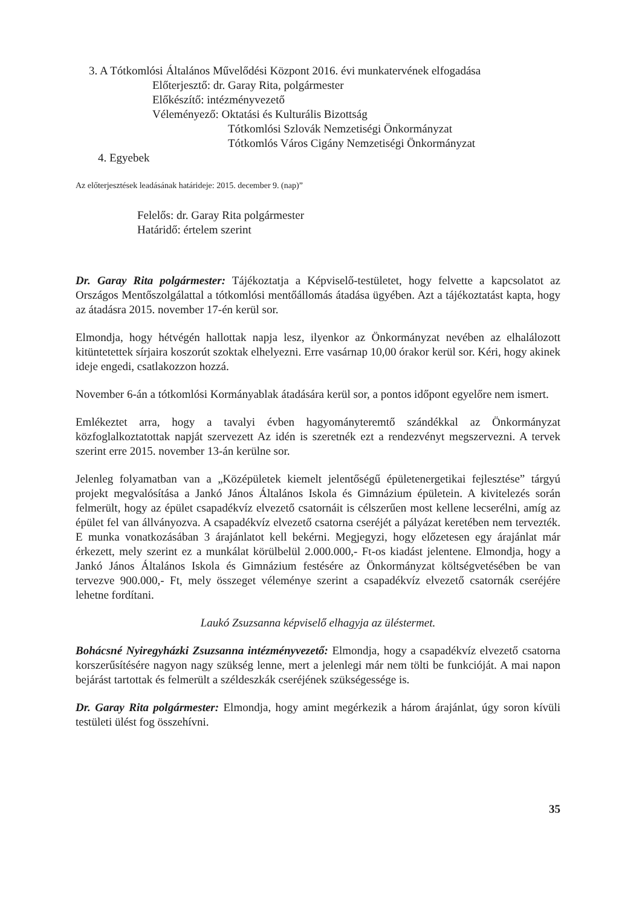3. A Tótkomlósi Általános Művelődési Központ 2016. évi munkatervének elfogadása
Előterjesztő: dr. Garay Rita, polgármester
Előkészítő: intézményvezető
Véleményező: Oktatási és Kulturális Bizottság
Tótkomlósi Szlovák Nemzetiségi Önkormányzat
Tótkomlós Város Cigány Nemzetiségi Önkormányzat
4. Egyebek
Az előterjesztések leadásának határideje: 2015. december 9. (nap)”
Felelős: dr. Garay Rita polgármester
Határidő: értelem szerint
Dr. Garay Rita polgármester: Tájékoztatja a Képviselő-testületet, hogy felvette a kapcsolatot az Országos Mentőszolgálattal a tótkomlósi mentőállomás átadása ügyében. Azt a tájékoztatást kapta, hogy az átadásra 2015. november 17-én kerül sor.
Elmondja, hogy hétvégén hallottak napja lesz, ilyenkor az Önkormányzat nevében az elhalálozott kitüntetettek sírjaira koszorút szoktak elhelyezni. Erre vasárnap 10,00 órakor kerül sor. Kéri, hogy akinek ideje engedi, csatlakozzon hozzá.
November 6-án a tótkomlósi Kormányablak átadására kerül sor, a pontos időpont egyelőre nem ismert.
Emlékeztet arra, hogy a tavalyi évben hagyományteremtő szándékkal az Önkormányzat közfoglalkoztatottak napját szervezett Az idén is szeretnék ezt a rendezvényt megszervezni. A tervek szerint erre 2015. november 13-án kerülne sor.
Jelenleg folyamatban van a „Középületek kiemelt jelentőségű épületenergetikai fejlesztése” tárgyú projekt megvalósítása a Jankó János Általános Iskola és Gimnázium épületein. A kivitelezés során felmerült, hogy az épület csapadékvíz elvezető csatornáit is célszerűen most kellene lecserélni, amíg az épület fel van állványozva. A csapadékvíz elvezető csatorna cseréjét a pályázat keretében nem tervezték. E munka vonatkozásában 3 árajánlatot kell bekérni. Megjegyzi, hogy előzetesen egy árajánlat már érkezett, mely szerint ez a munkálat körülbelül 2.000.000,- Ft-os kiadást jelentene. Elmondja, hogy a Jankó János Általános Iskola és Gimnázium festésére az Önkormányzat költségvetésében be van tervezve 900.000,- Ft, mely összeget véleménye szerint a csapadékvíz elvezető csatornák cseréjére lehetne fordítani.
Laukó Zsuzsanna képviselő elhagyja az üléstermet.
Bohácsné Nyiregyházki Zsuzsanna intézményvezető: Elmondja, hogy a csapadékvíz elvezető csatorna korszerűsítésére nagyon nagy szükség lenne, mert a jelenlegi már nem tölti be funkcióját. A mai napon bejárást tartottak és felmerült a széldeszkák cseréjének szükségessége is.
Dr. Garay Rita polgármester: Elmondja, hogy amint megérkezik a három árajánlat, úgy soron kívüli testületi ülést fog összehívni.
35